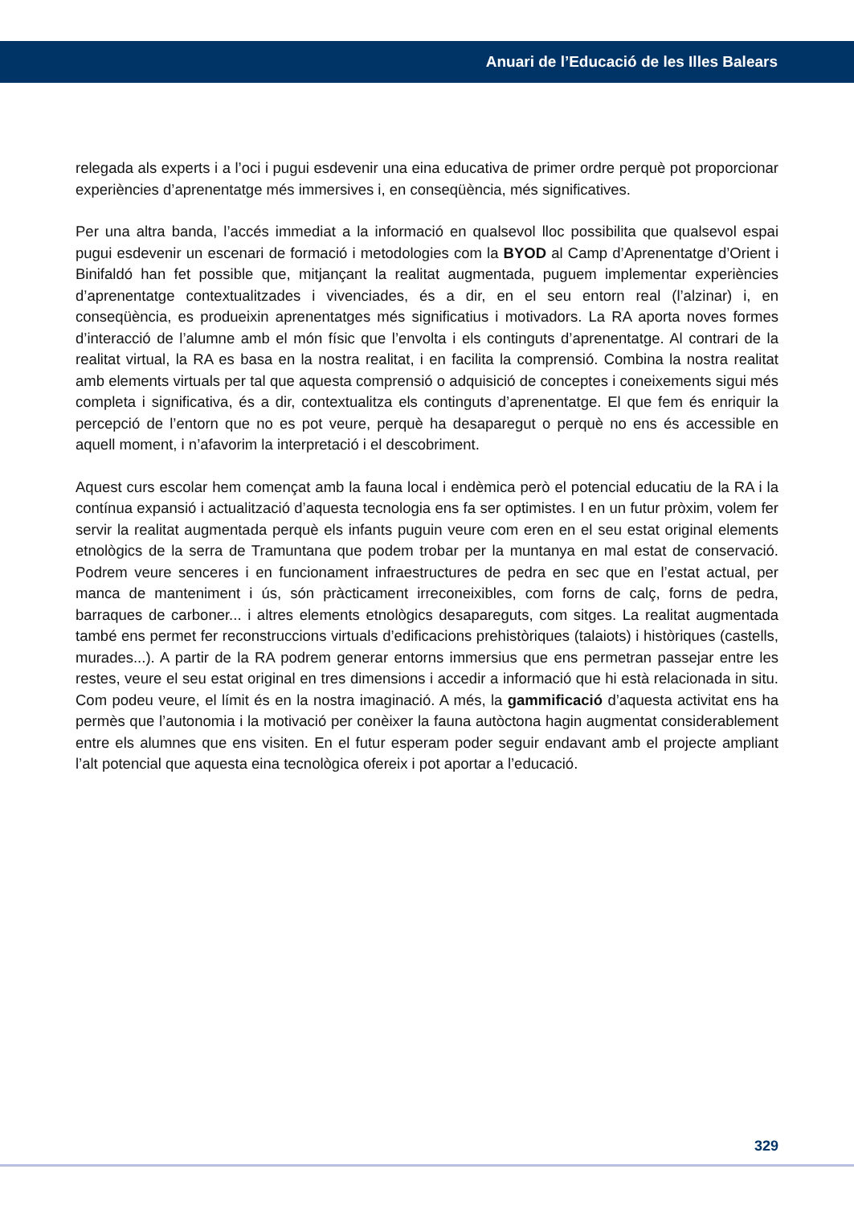Anuari de l’Educació de les Illes Balears
relegada als experts i a l’oci i pugui esdevenir una eina educativa de primer ordre perquè pot proporcionar experiències d’aprenentatge més immersives i, en conseqüència, més significatives.
Per una altra banda, l’accés immediat a la informació en qualsevol lloc possibilita que qualsevol espai pugui esdevenir un escenari de formació i metodologies com la BYOD al Camp d’Aprenentatge d’Orient i Binifaldó han fet possible que, mitjançant la realitat augmentada, puguem implementar experiències d’aprenentatge contextualitzades i vivenciades, és a dir, en el seu entorn real (l’alzinar) i, en conseqüència, es produeixin aprenentatges més significatius i motivadors. La RA aporta noves formes d’interacció de l’alumne amb el món físic que l’envolta i els continguts d’aprenentatge. Al contrari de la realitat virtual, la RA es basa en la nostra realitat, i en facilita la comprensió. Combina la nostra realitat amb elements virtuals per tal que aquesta comprensió o adquisició de conceptes i coneixements sigui més completa i significativa, és a dir, contextualitza els continguts d’aprenentatge. El que fem és enriquir la percepció de l’entorn que no es pot veure, perquè ha desaparegut o perquè no ens és accessible en aquell moment, i n’afavorim la interpretació i el descobriment.
Aquest curs escolar hem començat amb la fauna local i endèmica però el potencial educatiu de la RA i la contínua expansió i actualització d’aquesta tecnologia ens fa ser optimistes. I en un futur pròxim, volem fer servir la realitat augmentada perquè els infants puguin veure com eren en el seu estat original elements etnològics de la serra de Tramuntana que podem trobar per la muntanya en mal estat de conservació. Podrem veure senceres i en funcionament infraestructures de pedra en sec que en l’estat actual, per manca de manteniment i ús, són pràcticament irreconeixibles, com forns de calç, forns de pedra, barraques de carboner... i altres elements etnològics desapareguts, com sitges. La realitat augmentada també ens permet fer reconstruccions virtuals d’edificacions prehistòriques (talaiots) i històriques (castells, murades...). A partir de la RA podrem generar entorns immersius que ens permetran passejar entre les restes, veure el seu estat original en tres dimensions i accedir a informació que hi està relacionada in situ. Com podeu veure, el límit és en la nostra imaginació. A més, la gammificació d’aquesta activitat ens ha permès que l’autonomia i la motivació per conèixer la fauna autòctona hagin augmentat considerablement entre els alumnes que ens visiten. En el futur esperam poder seguir endavant amb el projecte ampliant l’alt potencial que aquesta eina tecnològica ofereix i pot aportar a l’educació.
329